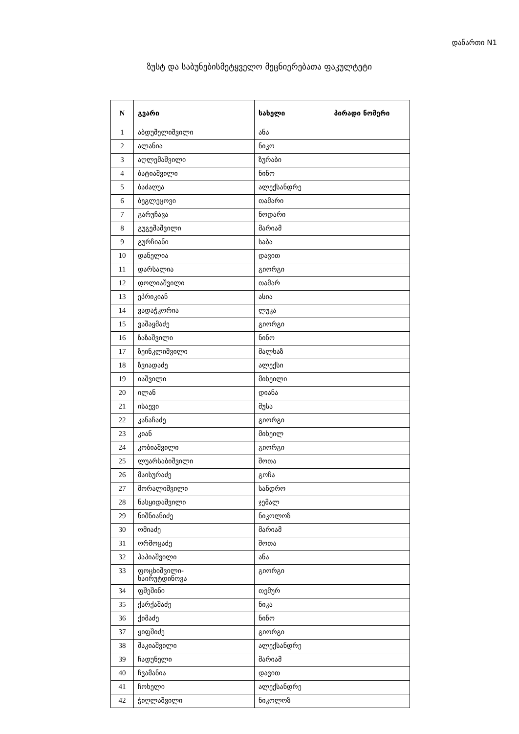დანართი N1
ზუსტ და საბუნებისმეტყველო მეცნიერებათა ფაკულტეტი
| N | გვარი | სახელი | პირადი ნომერი |
| --- | --- | --- | --- |
| 1 | აბდუშელიშვილი | ანა | |
| 2 | ალანია | ნიკო | |
| 3 | აღლემაშვილი | ზურაბი | |
| 4 | ბატიაშვილი | ნინო | |
| 5 | ბაძაღუა | ალექსანდრე | |
| 6 | ბეგლეცოვი | თამარი | |
| 7 | გარუჩავა | ნოდარი | |
| 8 | გუგეშაშვილი | მარიამ | |
| 9 | გურჩიანი | საბა | |
| 10 | დანელია | დავით | |
| 11 | დარსალია | გიორგი | |
| 12 | დოლიაშვილი | თამარ | |
| 13 | ეპრიკიან | ასია | |
| 14 | ვადაჭკორია | ლუკა | |
| 15 | ვაშაყმაძე | გიორგი | |
| 16 | ზაზაშვილი | ნინო | |
| 17 | ზეინკლიშვილი | მალხაზ | |
| 18 | ზვიადაძე | ალექსი | |
| 19 | იაშვილი | მიხეილი | |
| 20 | ილან | დიანა | |
| 21 | ისაევი | მუსა | |
| 22 | კანაჩაძე | გიორგი | |
| 23 | კიან | მიხეილ | |
| 24 | კობიაშვილი | გიორგი | |
| 25 | ლუარსაბიშვილი | შოთა | |
| 26 | მაისურაძე | გოჩა | |
| 27 | მორალიშვილი | სანდრო | |
| 28 | ნასყიდაშვილი | ჯემალ | |
| 29 | ნიშნიანიძე | ნიკოლოზ | |
| 30 | ომიაძე | მარიამ | |
| 31 | ორმოცაძე | შოთა | |
| 32 | პაპიაშვილი | ანა | |
| 33 | ფოცხიშვილი- ხაირუტდინოვა | გიორგი | |
| 34 | ფშეშინი | თემურ | |
| 35 | ქარქაშაძე | ნიკა | |
| 36 | ქიმაძე | ნინო | |
| 37 | ყიფშიძე | გიორგი | |
| 38 | შაკიაშვილი | ალექსანდრე | |
| 39 | ჩადუნელი | მარიამ | |
| 40 | ჩვამანია | დავით | |
| 41 | ჩოხელი | ალექსანდრე | |
| 42 | ჭიღლაშვილი | ნიკოლოზ | |